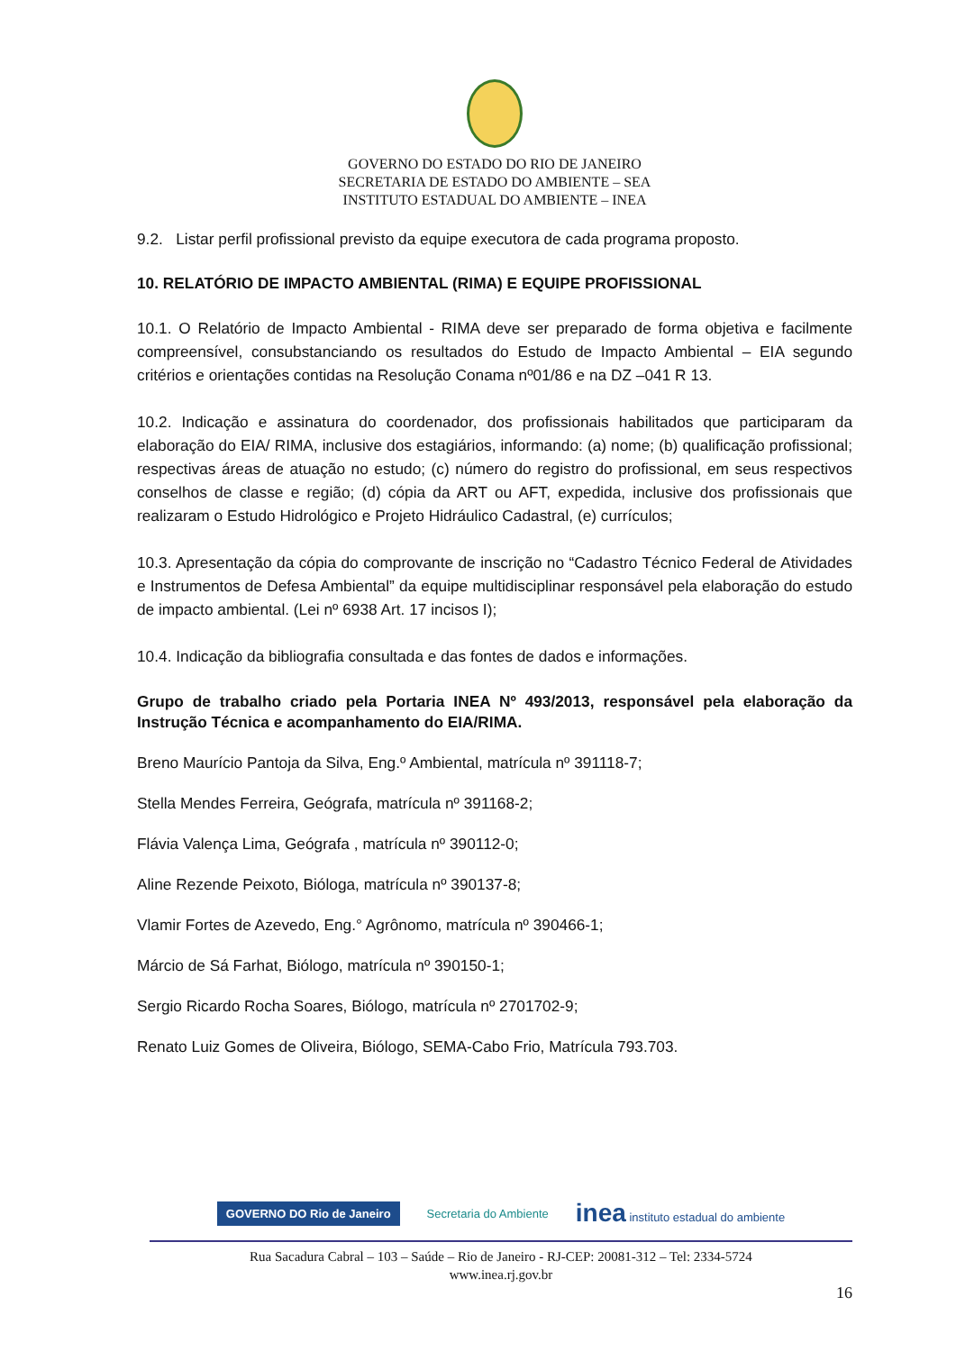GOVERNO DO ESTADO DO RIO DE JANEIRO
SECRETARIA DE ESTADO DO AMBIENTE – SEA
INSTITUTO ESTADUAL DO AMBIENTE – INEA
9.2. Listar perfil profissional previsto da equipe executora de cada programa proposto.
10. RELATÓRIO DE IMPACTO AMBIENTAL (RIMA) E EQUIPE PROFISSIONAL
10.1. O Relatório de Impacto Ambiental - RIMA deve ser preparado de forma objetiva e facilmente compreensível, consubstanciando os resultados do Estudo de Impacto Ambiental – EIA segundo critérios e orientações contidas na Resolução Conama nº01/86 e na DZ –041 R 13.
10.2. Indicação e assinatura do coordenador, dos profissionais habilitados que participaram da elaboração do EIA/ RIMA, inclusive dos estagiários, informando: (a) nome; (b) qualificação profissional; respectivas áreas de atuação no estudo; (c) número do registro do profissional, em seus respectivos conselhos de classe e região; (d) cópia da ART ou AFT, expedida, inclusive dos profissionais que realizaram o Estudo Hidrológico e Projeto Hidráulico Cadastral, (e) currículos;
10.3. Apresentação da cópia do comprovante de inscrição no “Cadastro Técnico Federal de Atividades e Instrumentos de Defesa Ambiental” da equipe multidisciplinar responsável pela elaboração do estudo de impacto ambiental. (Lei nº 6938 Art. 17 incisos I);
10.4. Indicação da bibliografia consultada e das fontes de dados e informações.
Grupo de trabalho criado pela Portaria INEA Nº 493/2013, responsável pela elaboração da Instrução Técnica e acompanhamento do EIA/RIMA.
Breno Maurício Pantoja da Silva, Eng.º Ambiental, matrícula nº 391118-7;
Stella Mendes Ferreira, Geógrafa, matrícula nº 391168-2;
Flávia Valença Lima, Geógrafa , matrícula nº 390112-0;
Aline Rezende Peixoto, Bióloga, matrícula nº 390137-8;
Vlamir Fortes de Azevedo, Eng.° Agrônomo, matrícula nº 390466-1;
Márcio de Sá Farhat, Biólogo, matrícula nº 390150-1;
Sergio Ricardo Rocha Soares, Biólogo, matrícula nº 2701702-9;
Renato Luiz Gomes de Oliveira, Biólogo, SEMA-Cabo Frio, Matrícula 793.703.
GOVERNO DO Rio de Janeiro Secretaria do Ambiente inea instituto estadual do ambiente
Rua Sacadura Cabral – 103 – Saúde – Rio de Janeiro - RJ-CEP: 20081-312 – Tel: 2334-5724
www.inea.rj.gov.br
16